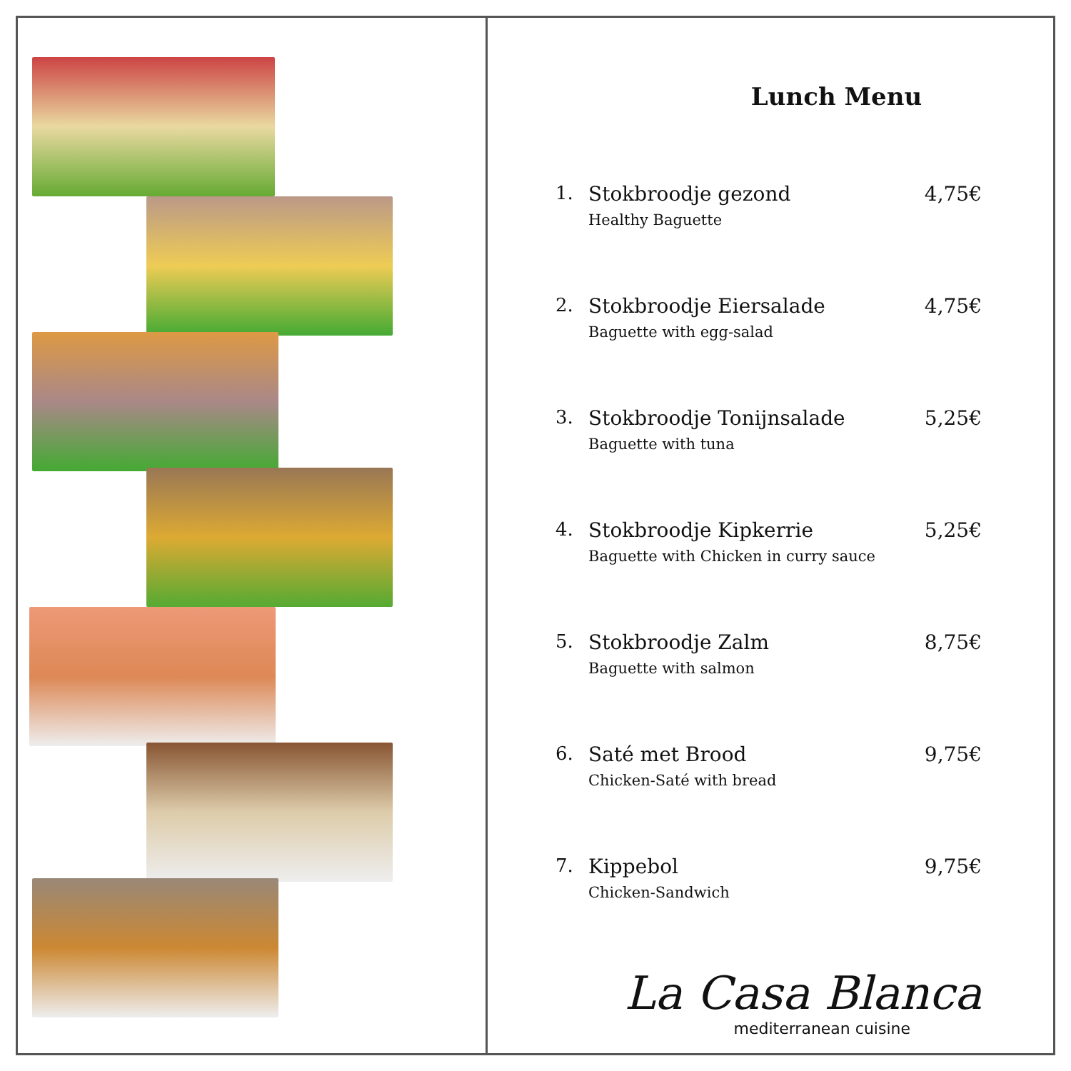Lunch Menu
1. Stokbroodje gezond
Healthy Baguette
4,75€
2. Stokbroodje Eiersalade
Baguette with egg-salad
4,75€
3. Stokbroodje Tonijnsalade
Baguette with tuna
5,25€
4. Stokbroodje Kipkerrie
Baguette with Chicken in curry sauce
5,25€
5. Stokbroodje Zalm
Baguette with salmon
8,75€
6. Saté met Brood
Chicken-Saté with bread
9,75€
7. Kippebol
Chicken-Sandwich
9,75€
La Casa Blanca
mediterranean cuisine